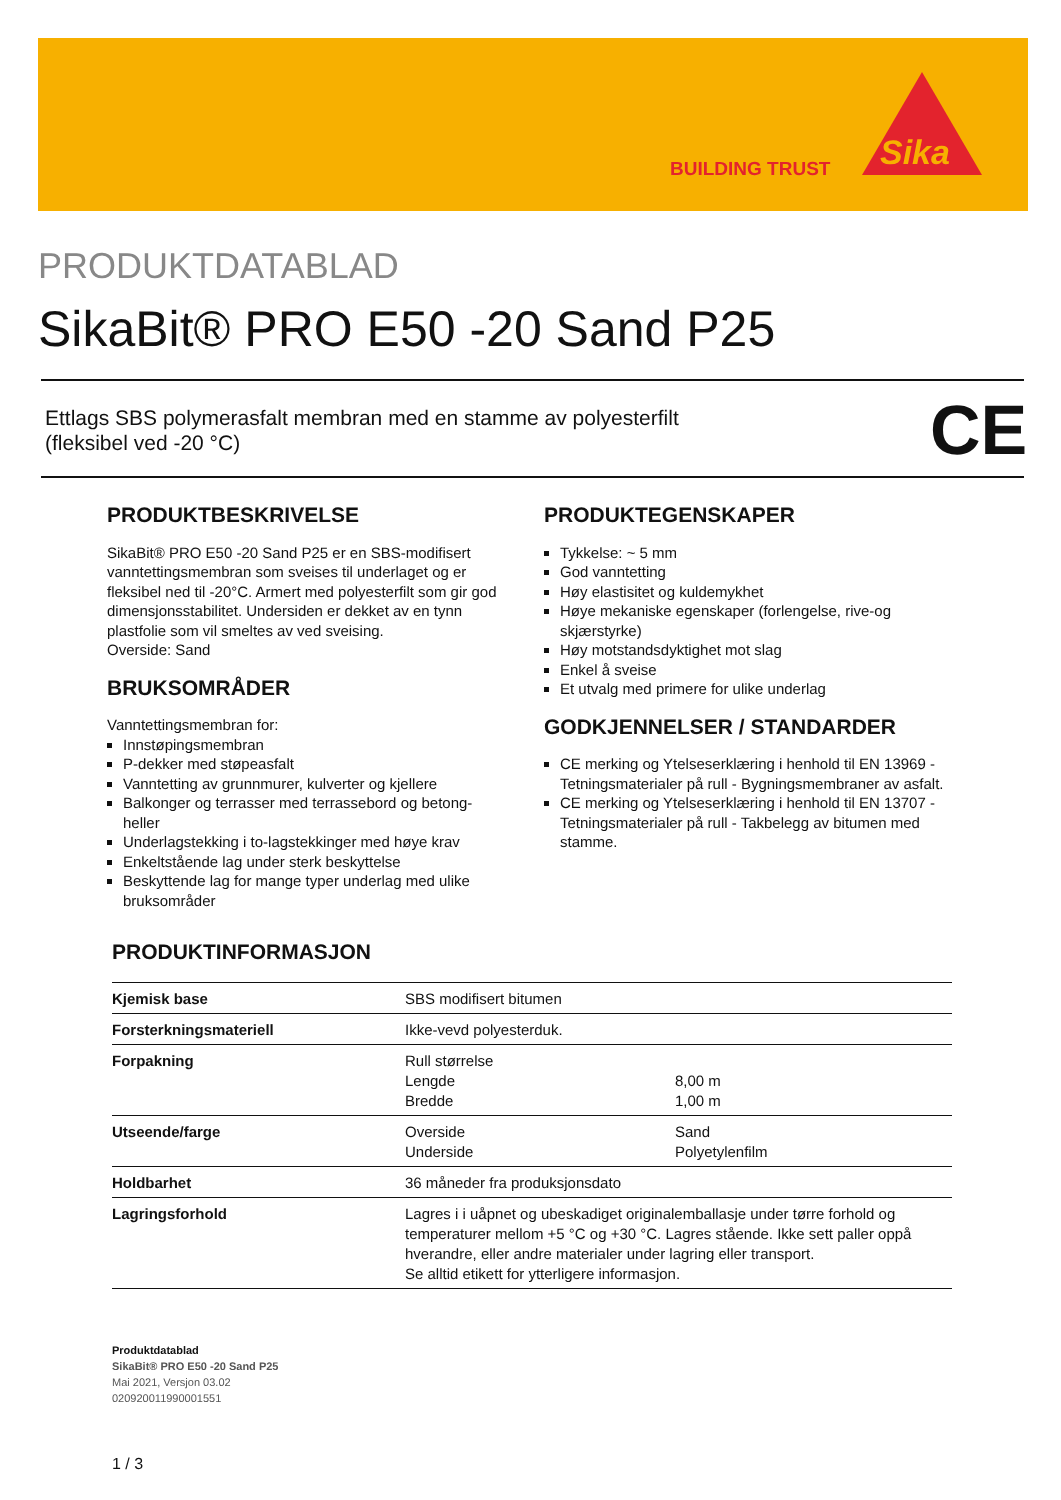BUILDING TRUST
Sika
PRODUKTDATABLAD
SikaBit® PRO E50 -20 Sand P25
Ettlags SBS polymerasfalt membran med en stamme av polyesterfilt
(fleksibel ved -20 °C)
CE
PRODUKTBESKRIVELSE
SikaBit® PRO E50 -20 Sand P25 er en SBS-modifisert vanntettingsmembran som sveises til underlaget og er fleksibel ned til -20°C. Armert med polyesterfilt som gir god dimensjonsstabilitet. Undersiden er dekket av en tynn plastfolie som vil smeltes av ved sveising.
Overside: Sand
BRUKSOMRÅDER
Vanntettingsmembran for:
Innstøpingsmembran
P-dekker med støpeasfalt
Vanntetting av grunnmurer, kulverter og kjellere
Balkonger og terrasser med terrassebord og betong-heller
Underlagstekking i to-lagstekkinger med høye krav
Enkeltstående lag under sterk beskyttelse
Beskyttende lag for mange typer underlag med ulike bruksområder
PRODUKTEGENSKAPER
Tykkelse: ~ 5 mm
God vanntetting
Høy elastisitet og kuldemykhet
Høye mekaniske egenskaper (forlengelse, rive-og skjærstyrke)
Høy motstandsdyktighet mot slag
Enkel å sveise
Et utvalg med primere for ulike underlag
GODKJENNELSER / STANDARDER
CE merking og Ytelseserklæring i henhold til EN 13969 - Tetningsmaterialer på rull - Bygningsmembraner av asfalt.
CE merking og Ytelseserklæring i henhold til EN 13707 - Tetningsmaterialer på rull - Takbelegg av bitumen med stamme.
PRODUKTINFORMASJON
| Kjemisk base | SBS modifisert bitumen | |
| Forsterkningsmateriell | Ikke-vevd polyesterduk. | |
| Forpakning | Rull størrelse Lengde Bredde | 8,00 m 1,00 m |
| Utseende/farge | Overside Underside | Sand Polyetylenfilm |
| Holdbarhet | 36 måneder fra produksjonsdato | |
| Lagringsforhold | Lagres i i uåpnet og ubeskadiget originalemballasje under tørre forhold og temperaturer mellom +5 °C og +30 °C. Lagres stående. Ikke sett paller oppå hverandre, eller andre materialer under lagring eller transport. Se alltid etikett for ytterligere informasjon. | |
Produktdatablad
SikaBit® PRO E50 -20 Sand P25
Mai 2021, Versjon 03.02
020920011990001551
1 / 3